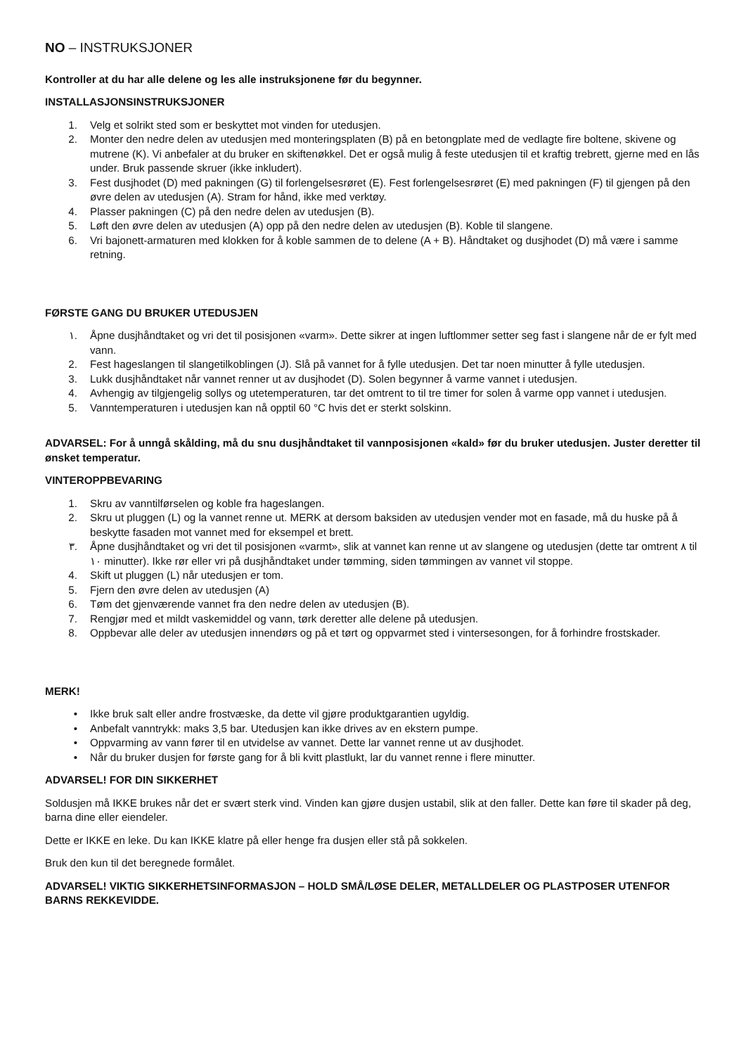NO – INSTRUKSJONER
Kontroller at du har alle delene og les alle instruksjonene før du begynner.
INSTALLASJONSINSTRUKSJONER
1. Velg et solrikt sted som er beskyttet mot vinden for utedusjen.
2. Monter den nedre delen av utedusjen med monteringsplaten (B) på en betongplate med de vedlagte fire boltene, skivene og mutrene (K). Vi anbefaler at du bruker en skiftenøkkel. Det er også mulig å feste utedusjen til et kraftig trebrett, gjerne med en lås under. Bruk passende skruer (ikke inkludert).
3. Fest dusjhodet (D) med pakningen (G) til forlengelsesrøret (E). Fest forlengelsesrøret (E) med pakningen (F) til gjengen på den øvre delen av utedusjen (A). Stram for hånd, ikke med verktøy.
4. Plasser pakningen (C) på den nedre delen av utedusjen (B).
5. Løft den øvre delen av utedusjen (A) opp på den nedre delen av utedusjen (B). Koble til slangene.
6. Vri bajonett-armaturen med klokken for å koble sammen de to delene (A + B). Håndtaket og dusjhodet (D) må være i samme retning.
FØRSTE GANG DU BRUKER UTEDUSJEN
١. Åpne dusjhåndtaket og vri det til posisjonen «varm». Dette sikrer at ingen luftlommer setter seg fast i slangene når de er fylt med vann.
2. Fest hageslangen til slangetilkoblingen (J). Slå på vannet for å fylle utedusjen. Det tar noen minutter å fylle utedusjen.
3. Lukk dusjhåndtaket når vannet renner ut av dusjhodet (D). Solen begynner å varme vannet i utedusjen.
4. Avhengig av tilgjengelig sollys og utetemperaturen, tar det omtrent to til tre timer for solen å varme opp vannet i utedusjen.
5. Vanntemperaturen i utedusjen kan nå opptil 60 °C hvis det er sterkt solskinn.
ADVARSEL: For å unngå skålding, må du snu dusjhåndtaket til vannposisjonen «kald» før du bruker utedusjen. Juster deretter til ønsket temperatur.
VINTEROPPBEVARING
1. Skru av vanntilførselen og koble fra hageslangen.
2. Skru ut pluggen (L) og la vannet renne ut. MERK at dersom baksiden av utedusjen vender mot en fasade, må du huske på å beskytte fasaden mot vannet med for eksempel et brett.
٣. Åpne dusjhåndtaket og vri det til posisjonen «varmt», slik at vannet kan renne ut av slangene og utedusjen (dette tar omtrent ٨ til ١٠ minutter). Ikke rør eller vri på dusjhåndtaket under tømming, siden tømmingen av vannet vil stoppe.
4. Skift ut pluggen (L) når utedusjen er tom.
5. Fjern den øvre delen av utedusjen (A)
6. Tøm det gjenværende vannet fra den nedre delen av utedusjen (B).
7. Rengjør med et mildt vaskemiddel og vann, tørk deretter alle delene på utedusjen.
8. Oppbevar alle deler av utedusjen innendørs og på et tørt og oppvarmet sted i vintersesongen, for å forhindre frostskader.
MERK!
• Ikke bruk salt eller andre frostvæske, da dette vil gjøre produktgarantien ugyldig.
• Anbefalt vanntrykk: maks 3,5 bar. Utedusjen kan ikke drives av en ekstern pumpe.
• Oppvarming av vann fører til en utvidelse av vannet. Dette lar vannet renne ut av dusjhodet.
• Når du bruker dusjen for første gang for å bli kvitt plastlukt, lar du vannet renne i flere minutter.
ADVARSEL! FOR DIN SIKKERHET
Soldusjen må IKKE brukes når det er svært sterk vind. Vinden kan gjøre dusjen ustabil, slik at den faller. Dette kan føre til skader på deg, barna dine eller eiendeler.
Dette er IKKE en leke. Du kan IKKE klatre på eller henge fra dusjen eller stå på sokkelen.
Bruk den kun til det beregnede formålet.
ADVARSEL! VIKTIG SIKKERHETSINFORMASJON – HOLD SMÅ/LØSE DELER, METALLDELER OG PLASTPOSER UTENFOR BARNS REKKEVIDDE.